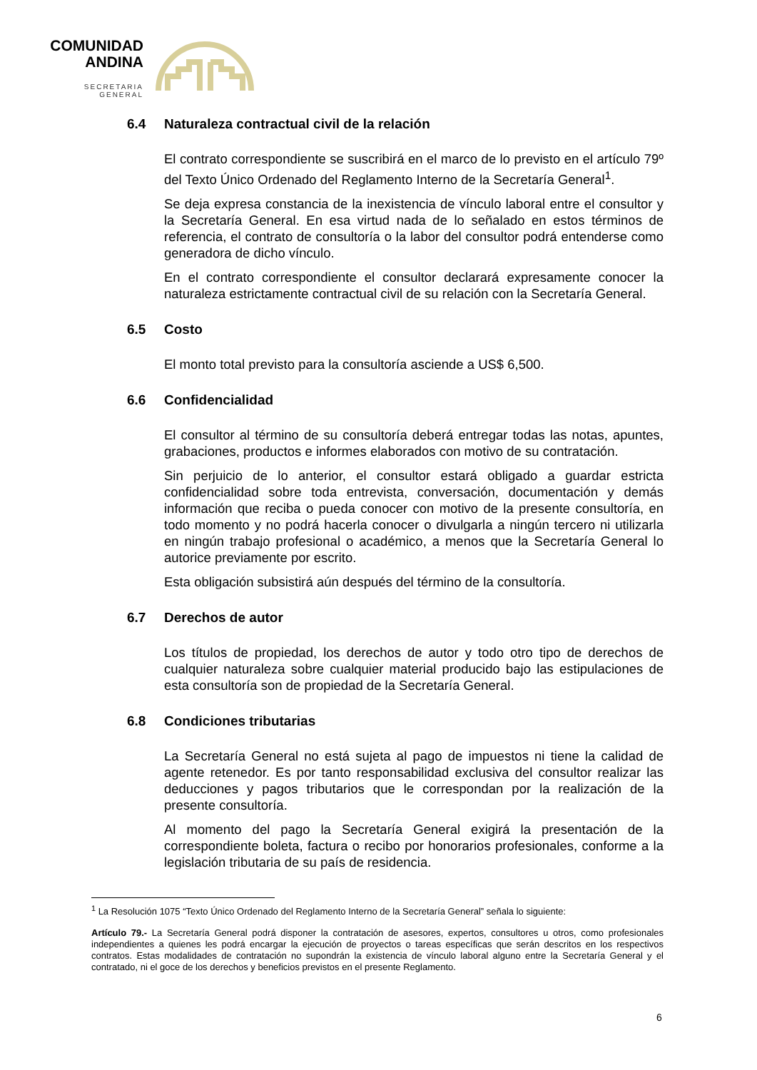COMUNIDAD
ANDINA
SECRETARIA GENERAL
6.4 Naturaleza contractual civil de la relación
El contrato correspondiente se suscribirá en el marco de lo previsto en el artículo 79º del Texto Único Ordenado del Reglamento Interno de la Secretaría General<sup>1</sup>.
Se deja expresa constancia de la inexistencia de vínculo laboral entre el consultor y la Secretaría General. En esa virtud nada de lo señalado en estos términos de referencia, el contrato de consultoría o la labor del consultor podrá entenderse como generadora de dicho vínculo.
En el contrato correspondiente el consultor declarará expresamente conocer la naturaleza estrictamente contractual civil de su relación con la Secretaría General.
6.5 Costo
El monto total previsto para la consultoría asciende a US$ 6,500.
6.6 Confidencialidad
El consultor al término de su consultoría deberá entregar todas las notas, apuntes, grabaciones, productos e informes elaborados con motivo de su contratación.
Sin perjuicio de lo anterior, el consultor estará obligado a guardar estricta confidencialidad sobre toda entrevista, conversación, documentación y demás información que reciba o pueda conocer con motivo de la presente consultoría, en todo momento y no podrá hacerla conocer o divulgarla a ningún tercero ni utilizarla en ningún trabajo profesional o académico, a menos que la Secretaría General lo autorice previamente por escrito.
Esta obligación subsistirá aún después del término de la consultoría.
6.7 Derechos de autor
Los títulos de propiedad, los derechos de autor y todo otro tipo de derechos de cualquier naturaleza sobre cualquier material producido bajo las estipulaciones de esta consultoría son de propiedad de la Secretaría General.
6.8 Condiciones tributarias
La Secretaría General no está sujeta al pago de impuestos ni tiene la calidad de agente retenedor. Es por tanto responsabilidad exclusiva del consultor realizar las deducciones y pagos tributarios que le correspondan por la realización de la presente consultoría.
Al momento del pago la Secretaría General exigirá la presentación de la correspondiente boleta, factura o recibo por honorarios profesionales, conforme a la legislación tributaria de su país de residencia.
<sup>1</sup> La Resolución 1075 “Texto Único Ordenado del Reglamento Interno de la Secretaría General” señala lo siguiente:
Artículo 79.- La Secretaría General podrá disponer la contratación de asesores, expertos, consultores u otros, como profesionales independientes a quienes les podrá encargar la ejecución de proyectos o tareas específicas que serán descritos en los respectivos contratos. Estas modalidades de contratación no supondrán la existencia de vínculo laboral alguno entre la Secretaría General y el contratado, ni el goce de los derechos y beneficios previstos en el presente Reglamento.
6